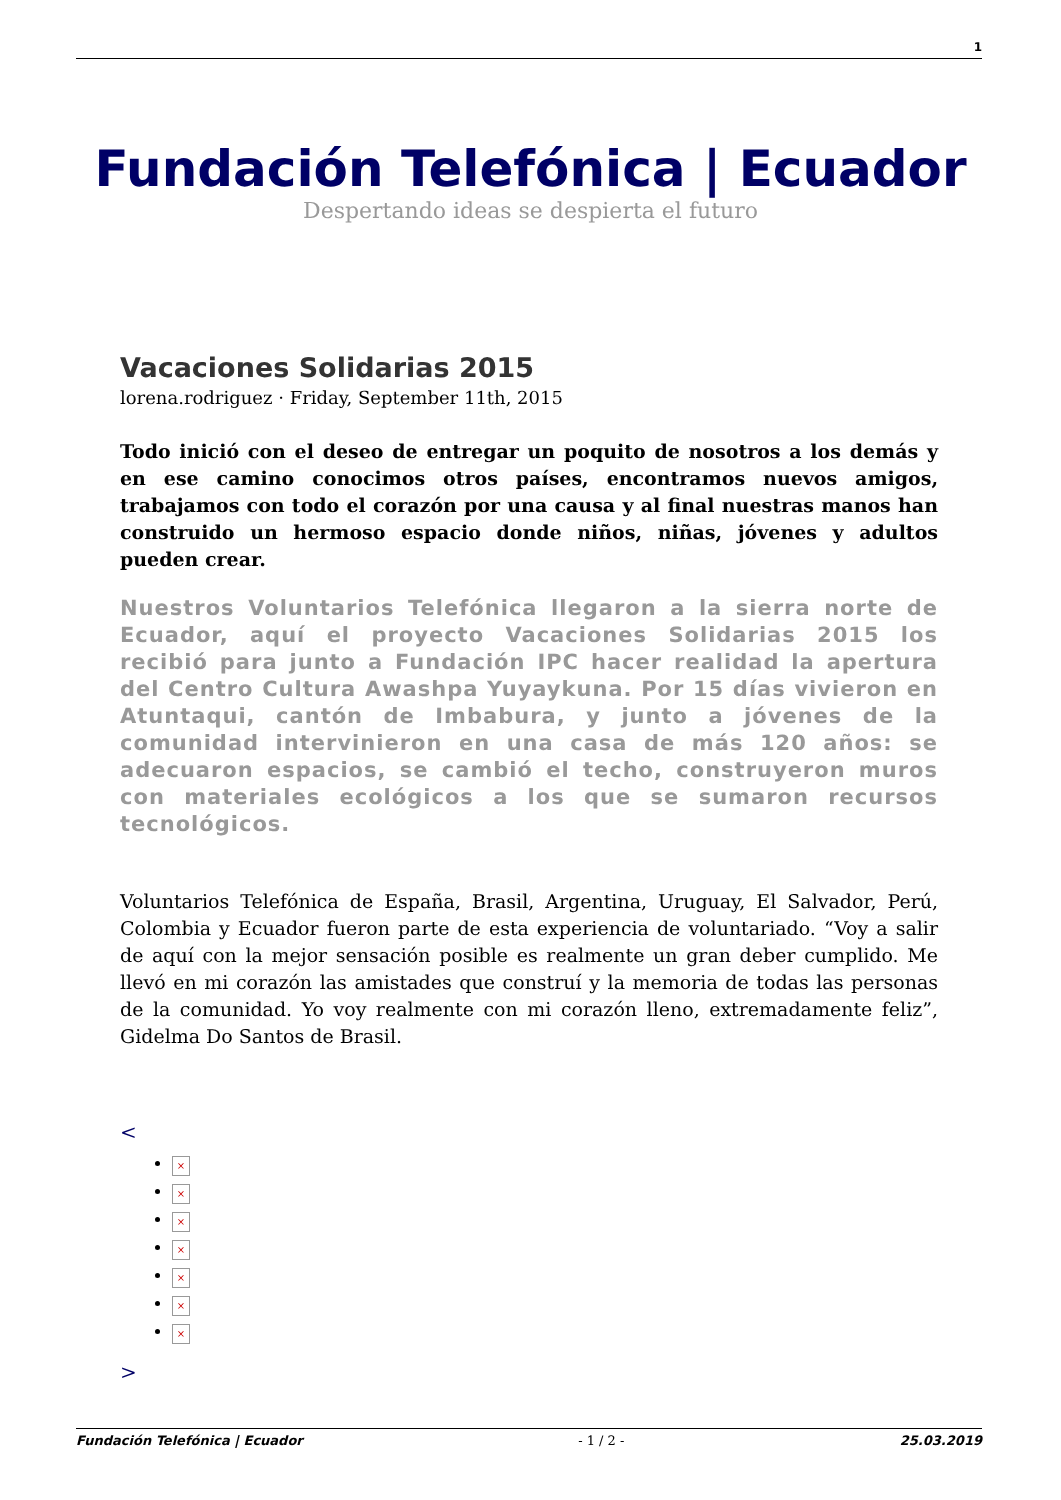1
Fundación Telefónica | Ecuador
Despertando ideas se despierta el futuro
Vacaciones Solidarias 2015
lorena.rodriguez · Friday, September 11th, 2015
Todo inició con el deseo de entregar un poquito de nosotros a los demás y en ese camino conocimos otros países, encontramos nuevos amigos, trabajamos con todo el corazón por una causa y al final nuestras manos han construido un hermoso espacio donde niños, niñas, jóvenes y adultos pueden crear.
Nuestros Voluntarios Telefónica llegaron a la sierra norte de Ecuador, aquí el proyecto Vacaciones Solidarias 2015 los recibió para junto a Fundación IPC hacer realidad la apertura del Centro Cultura Awashpa Yuyaykuna. Por 15 días vivieron en Atuntaqui, cantón de Imbabura, y junto a jóvenes de la comunidad intervinieron en una casa de más 120 años: se adecuaron espacios, se cambió el techo, construyeron muros con materiales ecológicos a los que se sumaron recursos tecnológicos.
Voluntarios Telefónica de España, Brasil, Argentina, Uruguay, El Salvador, Perú, Colombia y Ecuador fueron parte de esta experiencia de voluntariado. “Voy a salir de aquí con la mejor sensación posible es realmente un gran deber cumplido. Me llevó en mi corazón las amistades que construí y la memoria de todas las personas de la comunidad. Yo voy realmente con mi corazón lleno, extremadamente feliz”, Gidelma Do Santos de Brasil.
<
×
×
×
×
×
×
×
>
Fundación Telefónica | Ecuador - 1 / 2 - 25.03.2019